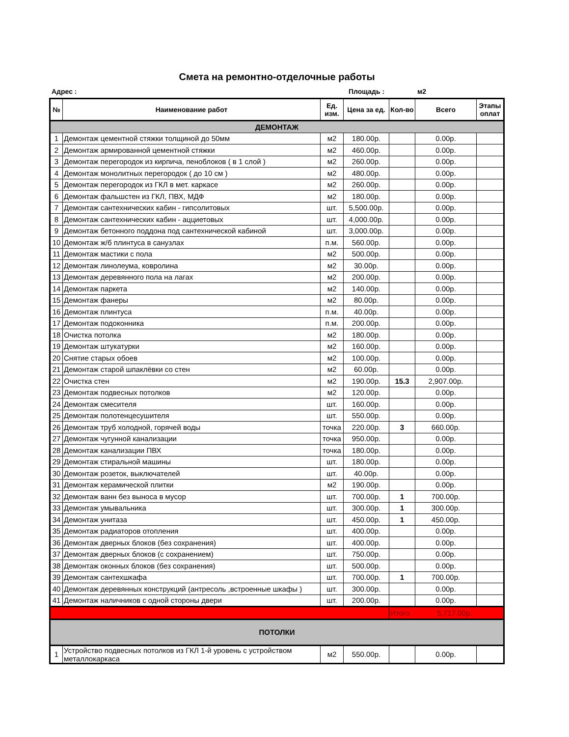Смета на ремонтно-отделочные работы
Адрес : Площадь : м2
| № | Наименование работ | Ед. изм. | Цена за ед. | Кол-во | Всего | Этапы оплат |
| --- | --- | --- | --- | --- | --- | --- |
| ДЕМОНТАЖ | | | | | | |
| 1 | Демонтаж цементной стяжки толщиной до 50мм | м2 | 180.00р. | | 0.00р. | |
| 2 | Демонтаж армированной цементной стяжки | м2 | 460.00р. | | 0.00р. | |
| 3 | Демонтаж перегородок из кирпича, пеноблоков ( в 1 слой ) | м2 | 260.00р. | | 0.00р. | |
| 4 | Демонтаж монолитных перегородок ( до 10 см ) | м2 | 480.00р. | | 0.00р. | |
| 5 | Демонтаж перегородок из ГКЛ в мет. каркасе | м2 | 260.00р. | | 0.00р. | |
| 6 | Демонтаж фальшстен из ГКЛ, ПВХ, МДФ | м2 | 180.00р. | | 0.00р. | |
| 7 | Демонтаж сантехнических кабин - гипсолитовых | шт. | 5,500.00р. | | 0.00р. | |
| 8 | Демонтаж сантехнических кабин - ацциетовых | шт. | 4,000.00р. | | 0.00р. | |
| 9 | Демонтаж бетонного поддона под сантехнической кабиной | шт. | 3,000.00р. | | 0.00р. | |
| 10 | Демонтаж ж/б плинтуса в санузлах | п.м. | 560.00р. | | 0.00р. | |
| 11 | Демонтаж мастики с пола | м2 | 500.00р. | | 0.00р. | |
| 12 | Демонтаж линолеума, ковролина | м2 | 30.00р. | | 0.00р. | |
| 13 | Демонтаж деревянного пола на лагах | м2 | 200.00р. | | 0.00р. | |
| 14 | Демонтаж паркета | м2 | 140.00р. | | 0.00р. | |
| 15 | Демонтаж фанеры | м2 | 80.00р. | | 0.00р. | |
| 16 | Демонтаж плинтуса | п.м. | 40.00р. | | 0.00р. | |
| 17 | Демонтаж подоконника | п.м. | 200.00р. | | 0.00р. | |
| 18 | Очистка потолка | м2 | 180.00р. | | 0.00р. | |
| 19 | Демонтаж штукатурки | м2 | 160.00р. | | 0.00р. | |
| 20 | Снятие старых обоев | м2 | 100.00р. | | 0.00р. | |
| 21 | Демонтаж старой шпаклёвки со стен | м2 | 60.00р. | | 0.00р. | |
| 22 | Очистка стен | м2 | 190.00р. | 15.3 | 2,907.00р. | |
| 23 | Демонтаж подвесных потолков | м2 | 120.00р. | | 0.00р. | |
| 24 | Демонтаж смесителя | шт. | 160.00р. | | 0.00р. | |
| 25 | Демонтаж полотенцесушителя | шт. | 550.00р. | | 0.00р. | |
| 26 | Демонтаж труб холодной, горячей воды | точка | 220.00р. | 3 | 660.00р. | |
| 27 | Демонтаж чугунной канализации | точка | 950.00р. | | 0.00р. | |
| 28 | Демонтаж канализации ПВХ | точка | 180.00р. | | 0.00р. | |
| 29 | Демонтаж стиральной машины | шт. | 180.00р. | | 0.00р. | |
| 30 | Демонтаж розеток, выключателей | шт. | 40.00р. | | 0.00р. | |
| 31 | Демонтаж керамической плитки | м2 | 190.00р. | | 0.00р. | |
| 32 | Демонтаж ванн без выноса в мусор | шт. | 700.00р. | 1 | 700.00р. | |
| 33 | Демонтаж умывальника | шт. | 300.00р. | 1 | 300.00р. | |
| 34 | Демонтаж унитаза | шт. | 450.00р. | 1 | 450.00р. | |
| 35 | Демонтаж радиаторов отопления | шт. | 400.00р. | | 0.00р. | |
| 36 | Демонтаж дверных блоков (без сохранения) | шт. | 400.00р. | | 0.00р. | |
| 37 | Демонтаж дверных блоков (с сохранением) | шт. | 750.00р. | | 0.00р. | |
| 38 | Демонтаж оконных блоков (без сохранения) | шт. | 500.00р. | | 0.00р. | |
| 39 | Демонтаж сантехшкафа | шт. | 700.00р. | 1 | 700.00р. | |
| 40 | Демонтаж деревянных конструкций (антресоль ,встроенные шкафы ) | шт. | 300.00р. | | 0.00р. | |
| 41 | Демонтаж наличников с одной стороны двери | шт. | 200.00р. | | 0.00р. | |
| | | | | Итого | 5,717.00р. | |
| ПОТОЛКИ | | | | | | |
| 1 | Устройство подвесных потолков из ГКЛ 1-й уровень с устройством металлокаркаса | м2 | 550.00р. | | 0.00р. | |